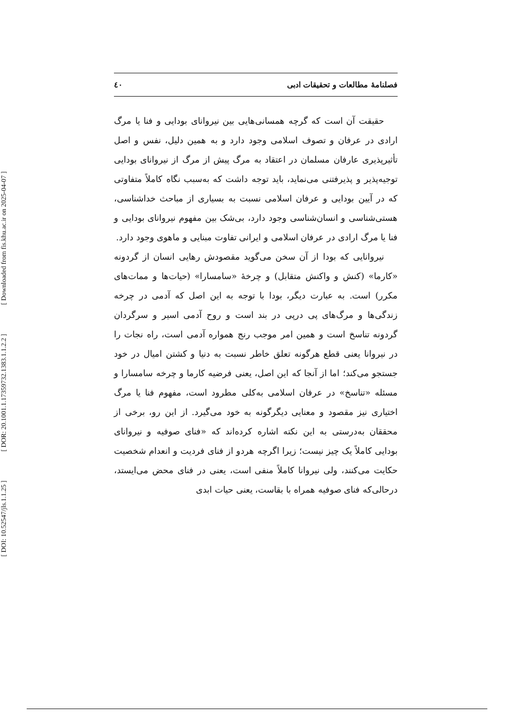[ Downloaded from fis.khu.ac.ir on 2025-04-07 ]
[ DOR: 20.1001.1.17359732.1383.1.1.2.2 ]
[ DOI: 10.52547/jls.1.1.25 ]
فصلنامهٔ مطالعات و تحقیقات ادبی ٤٠
حقیقت آن است که گرچه همسانی‌هایی بین نیروانای بودایی و فنا یا مرگ ارادی در عرفان و تصوف اسلامی وجود دارد و به همین دلیل، نفس و اصل تأثیرپذیری عارفان مسلمان در اعتقاد به مرگ پیش از مرگ از نیروانای بودایی توجیه‌پذیر و پذیرفتنی می‌نماید، باید توجه داشت که به‌سبب نگاه کاملاً متفاوتی که در آیین بودایی و عرفان اسلامی نسبت به بسیاری از مباحث خداشناسی، هستی‌شناسی و انسان‌شناسی وجود دارد، بی‌شک بین مفهوم نیروانای بودایی و فنا یا مرگ ارادی در عرفان اسلامی و ایرانی تفاوت مبنایی و ماهوی وجود دارد.
نیروانایی که بودا از آن سخن می‌گوید مقصودش رهایی انسان از گردونه «کارما» (کنش و واکنش متقابل) و چرخهٔ «سامسارا» (حیات‌ها و ممات‌های مکرر) است. به عبارت دیگر، بودا با توجه به این اصل که آدمی در چرخه زندگی‌ها و مرگ‌های پی درپی در بند است و روح آدمی اسیر و سرگردان گردونه تناسخ است و همین امر موجب رنج همواره آدمی است، راه نجات را در نیروانا یعنی قطع هرگونه تعلق خاطر نسبت به دنیا و کشتن امیال در خود جستجو می‌کند؛ اما از آنجا که این اصل، یعنی فرضیه کارما و چرخه سامسارا و مسئله «تناسخ» در عرفان اسلامی به‌کلی مطرود است، مفهوم فنا یا مرگ اختیاری نیز مقصود و معنایی دیگرگونه به خود می‌گیرد. از این رو، برخی از محققان به‌درستی به این نکته اشاره کرده‌اند که «فنای صوفیه و نیروانای بودایی کاملاً یک چیز نیست؛ زیرا اگرچه هردو از فنای فردیت و انعدام شخصیت حکایت می‌کنند، ولی نیروانا کاملاً منفی است، یعنی در فنای محض می‌ایستد، درحالی‌که فنای صوفیه همراه با بقاست، یعنی حیات ابدی